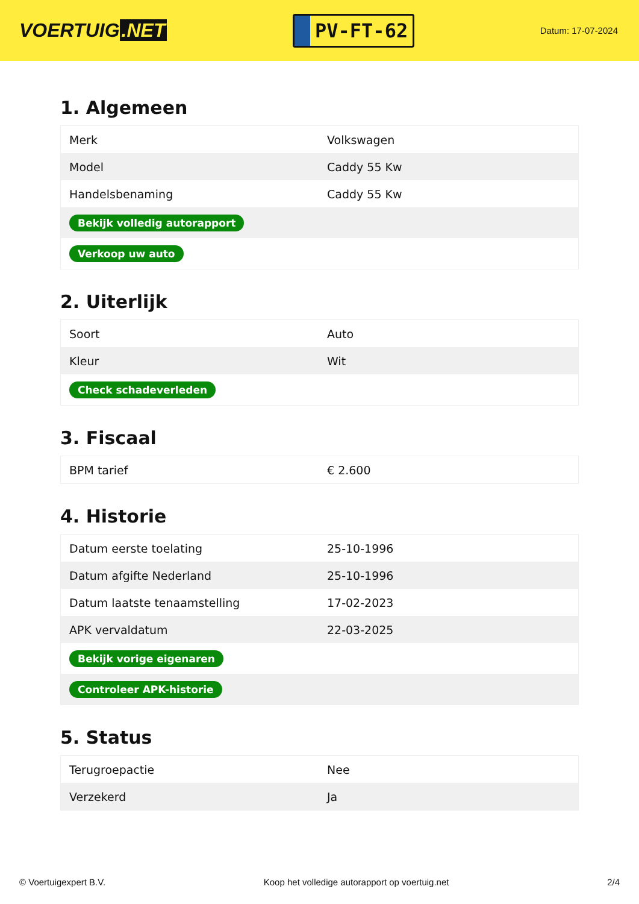VOERTUIG.NET
PV-FT-62
Datum: 17-07-2024
1. Algemeen
| Merk | Volkswagen |
| Model | Caddy 55 Kw |
| Handelsbenaming | Caddy 55 Kw |
| Bekijk volledig autorapport | |
| Verkoop uw auto | |
2. Uiterlijk
| Soort | Auto |
| Kleur | Wit |
| Check schadeverleden | |
3. Fiscaal
| BPM tarief | € 2.600 |
4. Historie
| Datum eerste toelating | 25-10-1996 |
| Datum afgifte Nederland | 25-10-1996 |
| Datum laatste tenaamstelling | 17-02-2023 |
| APK vervaldatum | 22-03-2025 |
| Bekijk vorige eigenaren | |
| Controleer APK-historie | |
5. Status
| Terugroepactie | Nee |
| Verzekerd | Ja |
© Voertuigexpert B.V. Koop het volledige autorapport op voertuig.net 2/4